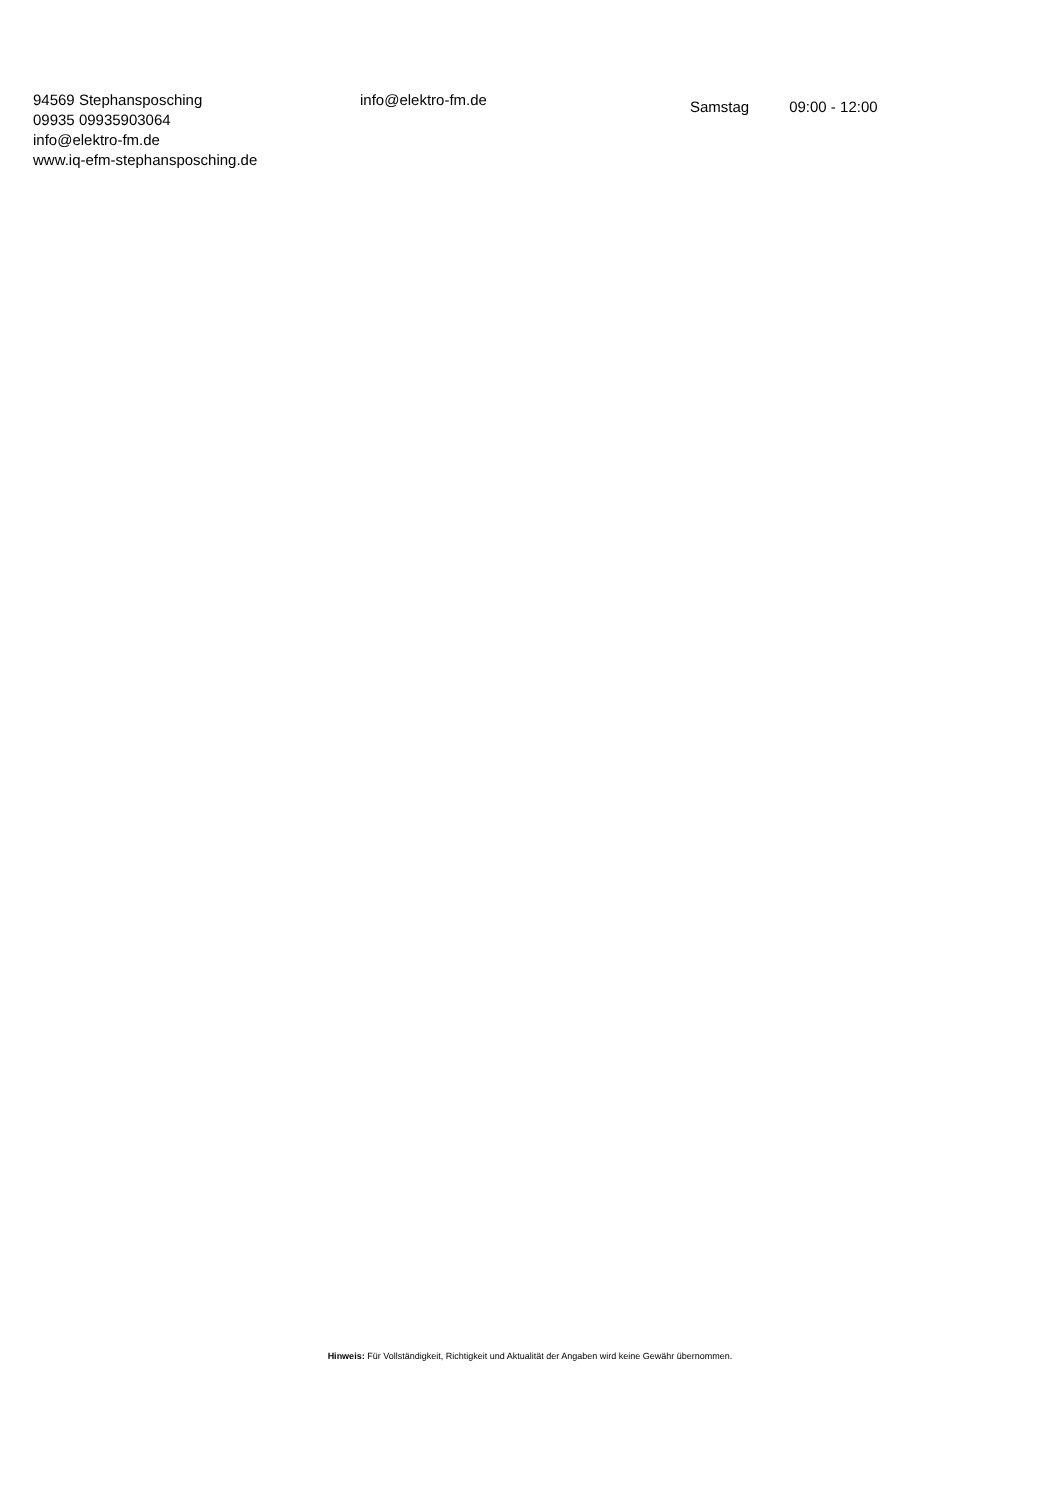94569 Stephansposching
09935 09935903064
info@elektro-fm.de
www.iq-efm-stephansposching.de
info@elektro-fm.de
Samstag 09:00 - 12:00
Hinweis: Für Vollständigkeit, Richtigkeit und Aktualität der Angaben wird keine Gewähr übernommen.